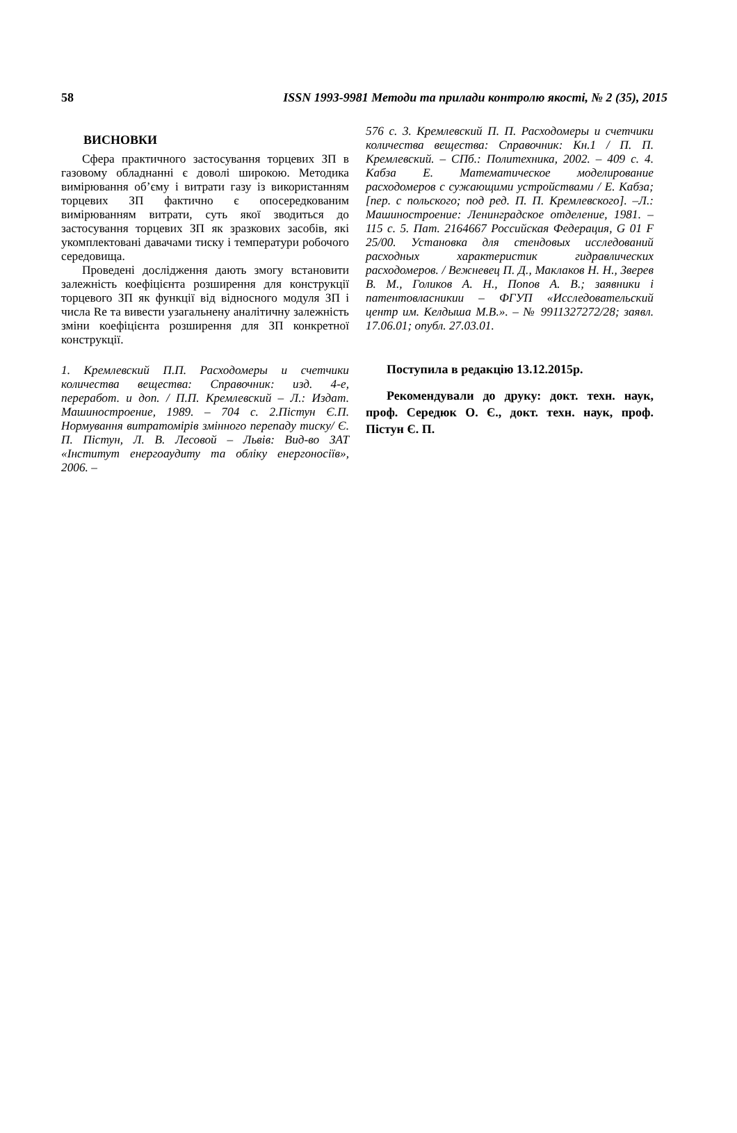58 ISSN 1993-9981 Методи та прилади контролю якості, № 2 (35), 2015
ВИСНОВКИ
Сфера практичного застосування торцевих ЗП в газовому обладнанні є доволі широкою. Методика вимірювання об’єму і витрати газу із використанням торцевих ЗП фактично є опосередкованим вимірюванням витрати, суть якої зводиться до застосування торцевих ЗП як зразкових засобів, які укомплектовані давачами тиску і температури робочого середовища.
Проведені дослідження дають змогу встановити залежність коефіцієнта розширення для конструкції торцевого ЗП як функції від відносного модуля ЗП і числа Re та вивести узагальнену аналітичну залежність зміни коефіцієнта розширення для ЗП конкретної конструкції.
1. Кремлевский П.П. Расходомеры и счетчики количества вещества: Справочник: изд. 4-е, переработ. и доп. / П.П. Кремлевский – Л.: Издат. Машиностроение, 1989. – 704 с. 2.Пістун Є.П. Нормування витратомірів змінного перепаду тиску/ Є. П. Пістун, Л. В. Лесовой – Львів: Вид-во ЗАТ «Інститут енергоаудиту та обліку енергоносіїв», 2006. –
576 с. 3. Кремлевский П. П. Расходомеры и счетчики количества вещества: Справочник: Кн.1 / П. П. Кремлевский. – СПб.: Политехника, 2002. – 409 с. 4. Кабза Е. Математическое моделирование расходомеров с сужающими устройствами / Е. Кабза; [пер. с польского; под ред. П. П. Кремлевского]. –Л.: Машиностроение: Ленинградское отделение, 1981. – 115 с. 5. Пат. 2164667 Российская Федерация, G 01 F 25/00. Установка для стендовых исследований расходных характеристик гидравлических расходомеров. / Вежневец П. Д., Маклаков Н. Н., Зверев В. М., Голиков А. Н., Попов А. В.; заявники і патентовласникии – ФГУП «Исследовательский центр им. Келдыша М.В.». – № 9911327272/28; заявл. 17.06.01; опубл. 27.03.01.
Поступила в редакцію 13.12.2015р.
Рекомендували до друку: докт. техн. наук, проф. Середюк О. Є., докт. техн. наук, проф. Пістун Є. П.